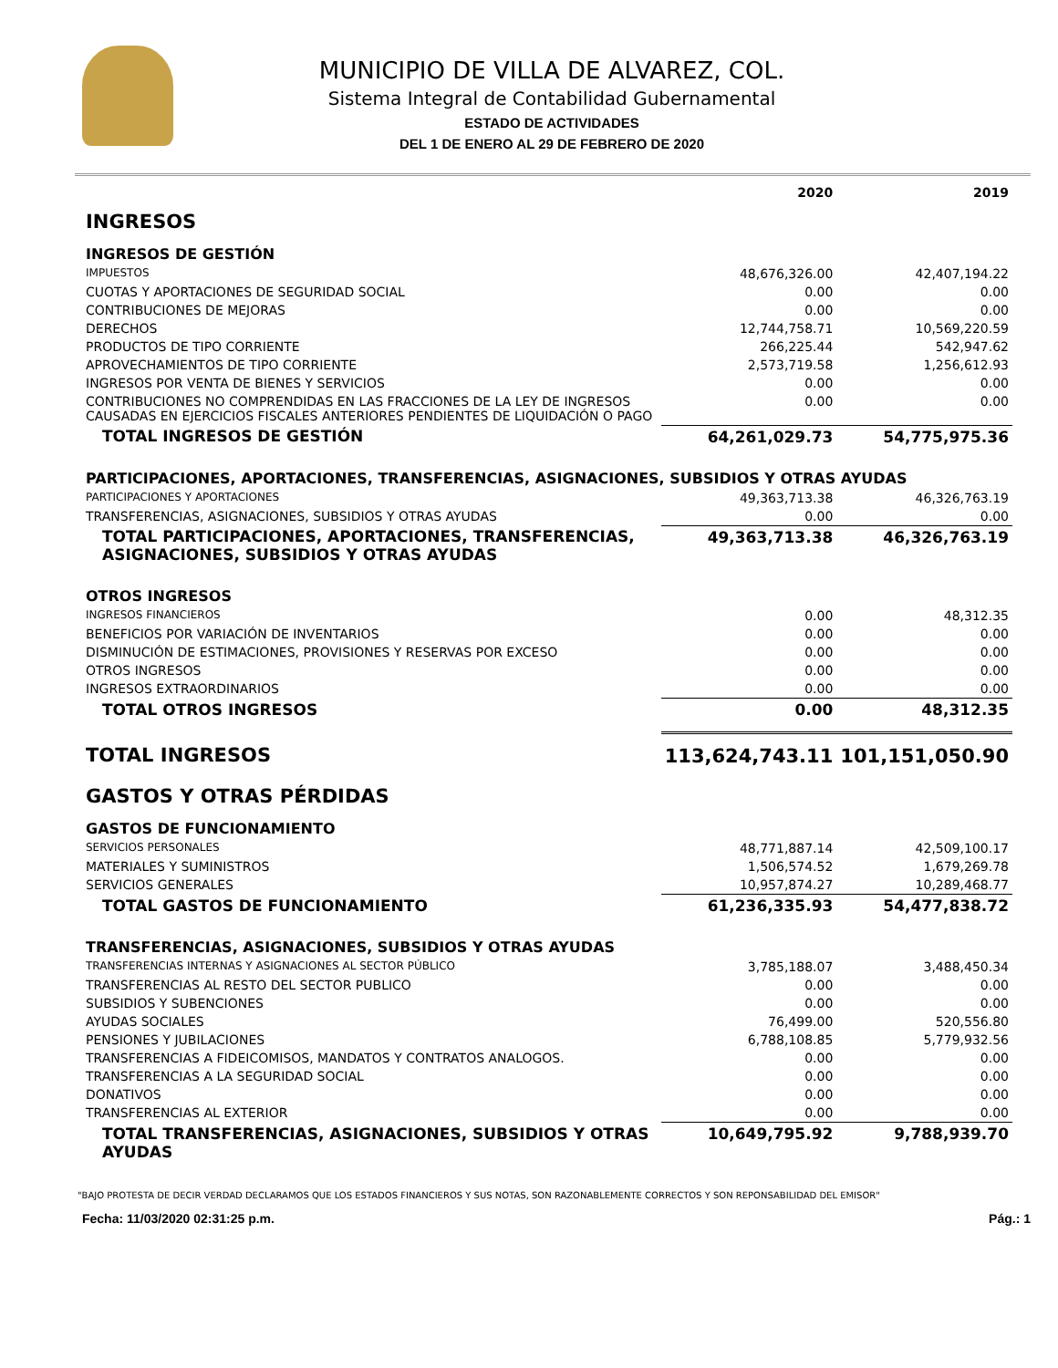MUNICIPIO DE VILLA DE ALVAREZ, COL.
Sistema Integral de Contabilidad Gubernamental
ESTADO DE ACTIVIDADES
DEL 1 DE ENERO AL 29 DE FEBRERO DE 2020
| | 2020 | 2019 |
| INGRESOS | | |
| INGRESOS DE GESTIÓN | | |
| IMPUESTOS | 48,676,326.00 | 42,407,194.22 |
| CUOTAS Y APORTACIONES DE SEGURIDAD SOCIAL | 0.00 | 0.00 |
| CONTRIBUCIONES DE MEJORAS | 0.00 | 0.00 |
| DERECHOS | 12,744,758.71 | 10,569,220.59 |
| PRODUCTOS DE TIPO CORRIENTE | 266,225.44 | 542,947.62 |
| APROVECHAMIENTOS DE TIPO CORRIENTE | 2,573,719.58 | 1,256,612.93 |
| INGRESOS POR VENTA DE BIENES Y SERVICIOS | 0.00 | 0.00 |
| CONTRIBUCIONES NO COMPRENDIDAS EN LAS FRACCIONES DE LA LEY DE INGRESOS CAUSADAS EN EJERCICIOS FISCALES ANTERIORES PENDIENTES DE LIQUIDACIÓN O PAGO | 0.00 | 0.00 |
| TOTAL INGRESOS DE GESTIÓN | 64,261,029.73 | 54,775,975.36 |
| PARTICIPACIONES, APORTACIONES, TRANSFERENCIAS, ASIGNACIONES, SUBSIDIOS Y OTRAS AYUDAS | | |
| PARTICIPACIONES Y APORTACIONES | 49,363,713.38 | 46,326,763.19 |
| TRANSFERENCIAS, ASIGNACIONES, SUBSIDIOS Y OTRAS AYUDAS | 0.00 | 0.00 |
| TOTAL PARTICIPACIONES, APORTACIONES, TRANSFERENCIAS, ASIGNACIONES, SUBSIDIOS Y OTRAS AYUDAS | 49,363,713.38 | 46,326,763.19 |
| OTROS INGRESOS | | |
| INGRESOS FINANCIEROS | 0.00 | 48,312.35 |
| BENEFICIOS POR VARIACIÓN DE INVENTARIOS | 0.00 | 0.00 |
| DISMINUCIÓN DE ESTIMACIONES, PROVISIONES Y RESERVAS POR EXCESO | 0.00 | 0.00 |
| OTROS INGRESOS | 0.00 | 0.00 |
| INGRESOS EXTRAORDINARIOS | 0.00 | 0.00 |
| TOTAL OTROS INGRESOS | 0.00 | 48,312.35 |
| TOTAL INGRESOS | 113,624,743.11 | 101,151,050.90 |
| GASTOS Y OTRAS PÉRDIDAS | | |
| GASTOS DE FUNCIONAMIENTO | | |
| SERVICIOS PERSONALES | 48,771,887.14 | 42,509,100.17 |
| MATERIALES Y SUMINISTROS | 1,506,574.52 | 1,679,269.78 |
| SERVICIOS GENERALES | 10,957,874.27 | 10,289,468.77 |
| TOTAL GASTOS DE FUNCIONAMIENTO | 61,236,335.93 | 54,477,838.72 |
| TRANSFERENCIAS, ASIGNACIONES, SUBSIDIOS Y OTRAS AYUDAS | | |
| TRANSFERENCIAS INTERNAS Y ASIGNACIONES AL SECTOR PÚBLICO | 3,785,188.07 | 3,488,450.34 |
| TRANSFERENCIAS AL RESTO DEL SECTOR PUBLICO | 0.00 | 0.00 |
| SUBSIDIOS Y SUBENCIONES | 0.00 | 0.00 |
| AYUDAS SOCIALES | 76,499.00 | 520,556.80 |
| PENSIONES Y JUBILACIONES | 6,788,108.85 | 5,779,932.56 |
| TRANSFERENCIAS A FIDEICOMISOS, MANDATOS Y CONTRATOS ANALOGOS. | 0.00 | 0.00 |
| TRANSFERENCIAS A LA SEGURIDAD SOCIAL | 0.00 | 0.00 |
| DONATIVOS | 0.00 | 0.00 |
| TRANSFERENCIAS AL EXTERIOR | 0.00 | 0.00 |
| TOTAL TRANSFERENCIAS, ASIGNACIONES, SUBSIDIOS Y OTRAS AYUDAS | 10,649,795.92 | 9,788,939.70 |
"BAJO PROTESTA DE DECIR VERDAD DECLARAMOS QUE LOS ESTADOS FINANCIEROS Y SUS NOTAS, SON RAZONABLEMENTE CORRECTOS Y SON REPONSABILIDAD DEL EMISOR"
Fecha: 11/03/2020 02:31:25 p.m. Pág.: 1